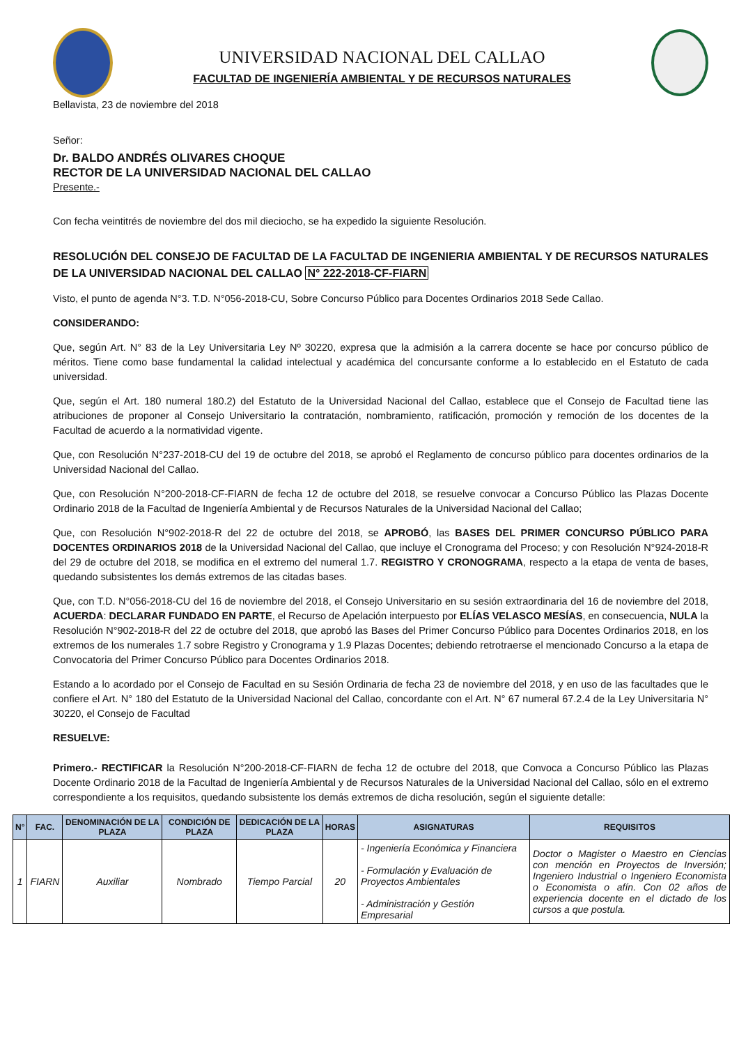UNIVERSIDAD NACIONAL DEL CALLAO
FACULTAD DE INGENIERÍA AMBIENTAL Y DE RECURSOS NATURALES
Bellavista, 23 de noviembre del 2018
Señor:
Dr. BALDO ANDRÉS OLIVARES CHOQUE
RECTOR DE LA UNIVERSIDAD NACIONAL DEL CALLAO
Presente.-
Con fecha veintitrés de noviembre del dos mil dieciocho, se ha expedido la siguiente Resolución.
RESOLUCIÓN DEL CONSEJO DE FACULTAD DE LA FACULTAD DE INGENIERIA AMBIENTAL Y DE RECURSOS NATURALES DE LA UNIVERSIDAD NACIONAL DEL CALLAO N° 222-2018-CF-FIARN
Visto, el punto de agenda N°3. T.D. N°056-2018-CU, Sobre Concurso Público para Docentes Ordinarios 2018 Sede Callao.
CONSIDERANDO:
Que, según Art. N° 83 de la Ley Universitaria Ley Nº 30220, expresa que la admisión a la carrera docente se hace por concurso público de méritos. Tiene como base fundamental la calidad intelectual y académica del concursante conforme a lo establecido en el Estatuto de cada universidad.
Que, según el Art. 180 numeral 180.2) del Estatuto de la Universidad Nacional del Callao, establece que el Consejo de Facultad tiene las atribuciones de proponer al Consejo Universitario la contratación, nombramiento, ratificación, promoción y remoción de los docentes de la Facultad de acuerdo a la normatividad vigente.
Que, con Resolución N°237-2018-CU del 19 de octubre del 2018, se aprobó el Reglamento de concurso público para docentes ordinarios de la Universidad Nacional del Callao.
Que, con Resolución N°200-2018-CF-FIARN de fecha 12 de octubre del 2018, se resuelve convocar a Concurso Público las Plazas Docente Ordinario 2018 de la Facultad de Ingeniería Ambiental y de Recursos Naturales de la Universidad Nacional del Callao;
Que, con Resolución N°902-2018-R del 22 de octubre del 2018, se APROBÓ, las BASES DEL PRIMER CONCURSO PÚBLICO PARA DOCENTES ORDINARIOS 2018 de la Universidad Nacional del Callao, que incluye el Cronograma del Proceso; y con Resolución N°924-2018-R del 29 de octubre del 2018, se modifica en el extremo del numeral 1.7. REGISTRO Y CRONOGRAMA, respecto a la etapa de venta de bases, quedando subsistentes los demás extremos de las citadas bases.
Que, con T.D. N°056-2018-CU del 16 de noviembre del 2018, el Consejo Universitario en su sesión extraordinaria del 16 de noviembre del 2018, ACUERDA: DECLARAR FUNDADO EN PARTE, el Recurso de Apelación interpuesto por ELÍAS VELASCO MESÍAS, en consecuencia, NULA la Resolución N°902-2018-R del 22 de octubre del 2018, que aprobó las Bases del Primer Concurso Público para Docentes Ordinarios 2018, en los extremos de los numerales 1.7 sobre Registro y Cronograma y 1.9 Plazas Docentes; debiendo retrotraerse el mencionado Concurso a la etapa de Convocatoria del Primer Concurso Público para Docentes Ordinarios 2018.
Estando a lo acordado por el Consejo de Facultad en su Sesión Ordinaria de fecha 23 de noviembre del 2018, y en uso de las facultades que le confiere el Art. N° 180 del Estatuto de la Universidad Nacional del Callao, concordante con el Art. N° 67 numeral 67.2.4 de la Ley Universitaria N° 30220, el Consejo de Facultad
RESUELVE:
Primero.- RECTIFICAR la Resolución N°200-2018-CF-FIARN de fecha 12 de octubre del 2018, que Convoca a Concurso Público las Plazas Docente Ordinario 2018 de la Facultad de Ingeniería Ambiental y de Recursos Naturales de la Universidad Nacional del Callao, sólo en el extremo correspondiente a los requisitos, quedando subsistente los demás extremos de dicha resolución, según el siguiente detalle:
| N° | FAC. | DENOMINACIÓN DE LA PLAZA | CONDICIÓN DE PLAZA | DEDICACIÓN DE LA PLAZA | HORAS | ASIGNATURAS | REQUISITOS |
| --- | --- | --- | --- | --- | --- | --- | --- |
| 1 | FIARN | Auxiliar | Nombrado | Tiempo Parcial | 20 | - Ingeniería Económica y Financiera - Formulación y Evaluación de Proyectos Ambientales - Administración y Gestión Empresarial | Doctor o Magister o Maestro en Ciencias con mención en Proyectos de Inversión; Ingeniero Industrial o Ingeniero Economista o Economista o afín. Con 02 años de experiencia docente en el dictado de los cursos a que postula. |